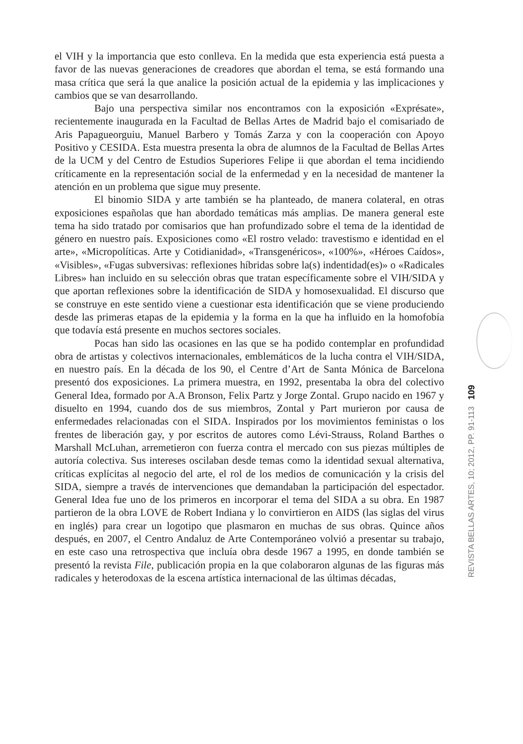el VIH y la importancia que esto conlleva. En la medida que esta experiencia está puesta a favor de las nuevas generaciones de creadores que abordan el tema, se está formando una masa crítica que será la que analice la posición actual de la epidemia y las implicaciones y cambios que se van desarrollando.
Bajo una perspectiva similar nos encontramos con la exposición «Exprésate», recientemente inaugurada en la Facultad de Bellas Artes de Madrid bajo el comisariado de Aris Papagueorguiu, Manuel Barbero y Tomás Zarza y con la cooperación con Apoyo Positivo y CESIDA. Esta muestra presenta la obra de alumnos de la Facultad de Bellas Artes de la UCM y del Centro de Estudios Superiores Felipe ii que abordan el tema incidiendo críticamente en la representación social de la enfermedad y en la necesidad de mantener la atención en un problema que sigue muy presente.
El binomio SIDA y arte también se ha planteado, de manera colateral, en otras exposiciones españolas que han abordado temáticas más amplias. De manera general este tema ha sido tratado por comisarios que han profundizado sobre el tema de la identidad de género en nuestro país. Exposiciones como «El rostro velado: travestismo e identidad en el arte», «Micropolíticas. Arte y Cotidianidad», «Transgenéricos», «100%», «Héroes Caídos», «Visibles», «Fugas subversivas: reflexiones híbridas sobre la(s) indentidad(es)» o «Radicales Libres» han incluido en su selección obras que tratan específicamente sobre el VIH/SIDA y que aportan reflexiones sobre la identificación de SIDA y homosexualidad. El discurso que se construye en este sentido viene a cuestionar esta identificación que se viene produciendo desde las primeras etapas de la epidemia y la forma en la que ha influido en la homofobía que todavía está presente en muchos sectores sociales.
Pocas han sido las ocasiones en las que se ha podido contemplar en profundidad obra de artistas y colectivos internacionales, emblemáticos de la lucha contra el VIH/SIDA, en nuestro país. En la década de los 90, el Centre d’Art de Santa Mónica de Barcelona presentó dos exposiciones. La primera muestra, en 1992, presentaba la obra del colectivo General Idea, formado por A.A Bronson, Felix Partz y Jorge Zontal. Grupo nacido en 1967 y disuelto en 1994, cuando dos de sus miembros, Zontal y Part murieron por causa de enfermedades relacionadas con el SIDA. Inspirados por los movimientos feministas o los frentes de liberación gay, y por escritos de autores como Lévi-Strauss, Roland Barthes o Marshall McLuhan, arremetieron con fuerza contra el mercado con sus piezas múltiples de autoría colectiva. Sus intereses oscilaban desde temas como la identidad sexual alternativa, críticas explícitas al negocio del arte, el rol de los medios de comunicación y la crisis del SIDA, siempre a través de intervenciones que demandaban la participación del espectador. General Idea fue uno de los primeros en incorporar el tema del SIDA a su obra. En 1987 partieron de la obra LOVE de Robert Indiana y lo convirtieron en AIDS (las siglas del virus en inglés) para crear un logotipo que plasmaron en muchas de sus obras. Quince años después, en 2007, el Centro Andaluz de Arte Contemporáneo volvió a presentar su trabajo, en este caso una retrospectiva que incluía obra desde 1967 a 1995, en donde también se presentó la revista File, publicación propia en la que colaboraron algunas de las figuras más radicales y heterodoxas de la escena artística internacional de las últimas décadas,
REVISTA BELLAS ARTES, 10; 2012, PP. 91-113 109